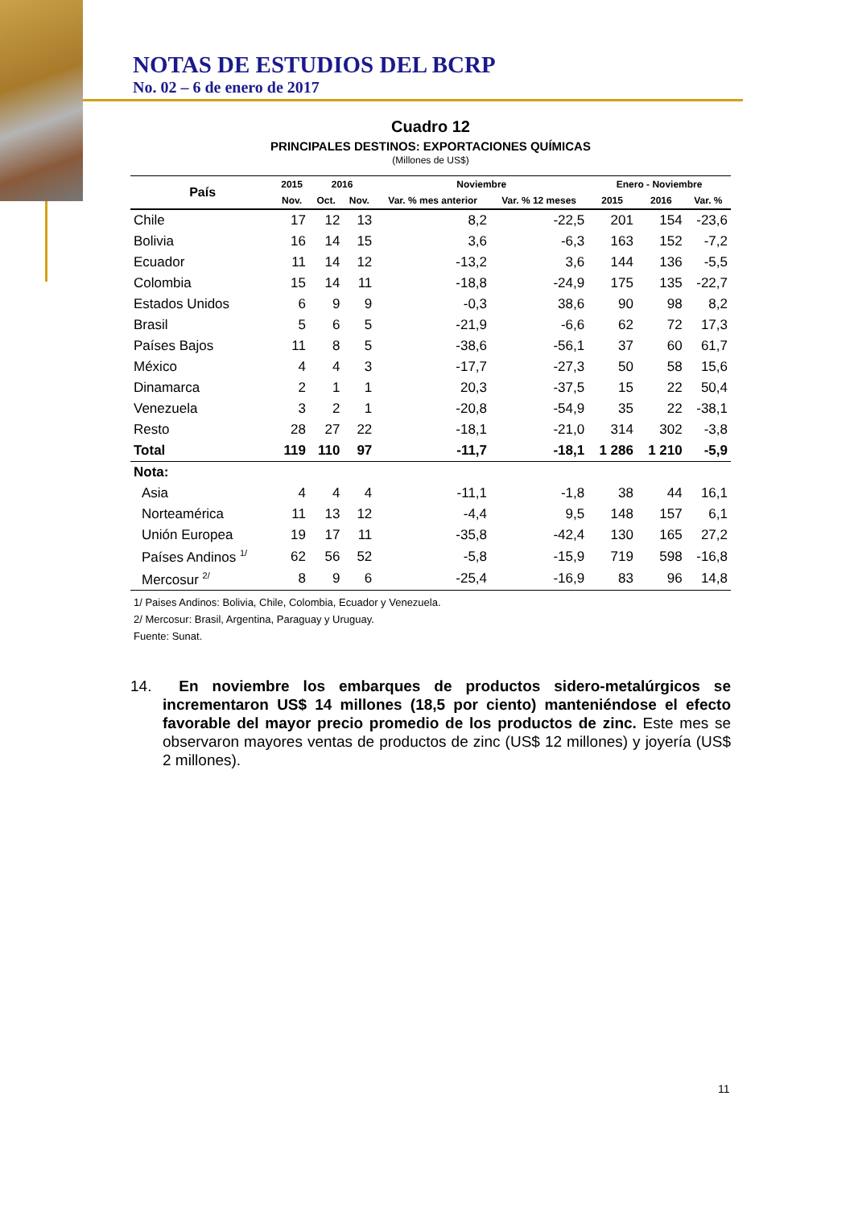NOTAS DE ESTUDIOS DEL BCRP
No. 02 – 6 de enero de 2017
Cuadro 12
PRINCIPALES DESTINOS: EXPORTACIONES QUÍMICAS
(Millones de US$)
| País | 2015 | 2016 | | Noviembre | | Enero - Noviembre | | |
| --- | --- | --- | --- | --- | --- | --- | --- | --- |
| | Nov. | Oct. | Nov. | Var. % mes anterior | Var. % 12 meses | 2015 | 2016 | Var. % |
| Chile | 17 | 12 | 13 | 8,2 | -22,5 | 201 | 154 | -23,6 |
| Bolivia | 16 | 14 | 15 | 3,6 | -6,3 | 163 | 152 | -7,2 |
| Ecuador | 11 | 14 | 12 | -13,2 | 3,6 | 144 | 136 | -5,5 |
| Colombia | 15 | 14 | 11 | -18,8 | -24,9 | 175 | 135 | -22,7 |
| Estados Unidos | 6 | 9 | 9 | -0,3 | 38,6 | 90 | 98 | 8,2 |
| Brasil | 5 | 6 | 5 | -21,9 | -6,6 | 62 | 72 | 17,3 |
| Países Bajos | 11 | 8 | 5 | -38,6 | -56,1 | 37 | 60 | 61,7 |
| México | 4 | 4 | 3 | -17,7 | -27,3 | 50 | 58 | 15,6 |
| Dinamarca | 2 | 1 | 1 | 20,3 | -37,5 | 15 | 22 | 50,4 |
| Venezuela | 3 | 2 | 1 | -20,8 | -54,9 | 35 | 22 | -38,1 |
| Resto | 28 | 27 | 22 | -18,1 | -21,0 | 314 | 302 | -3,8 |
| Total | 119 | 110 | 97 | -11,7 | -18,1 | 1 286 | 1 210 | -5,9 |
| Nota: | | | | | | | | |
| Asia | 4 | 4 | 4 | -11,1 | -1,8 | 38 | 44 | 16,1 |
| Norteamérica | 11 | 13 | 12 | -4,4 | 9,5 | 148 | 157 | 6,1 |
| Unión Europea | 19 | 17 | 11 | -35,8 | -42,4 | 130 | 165 | 27,2 |
| Países Andinos <sup>1/</sup> | 62 | 56 | 52 | -5,8 | -15,9 | 719 | 598 | -16,8 |
| Mercosur <sup>2/</sup> | 8 | 9 | 6 | -25,4 | -16,9 | 83 | 96 | 14,8 |
1/ Paises Andinos: Bolivia, Chile, Colombia, Ecuador y Venezuela.
2/ Mercosur: Brasil, Argentina, Paraguay y Uruguay.
Fuente: Sunat.
14. En noviembre los embarques de productos sidero-metalúrgicos se incrementaron US$ 14 millones (18,5 por ciento) manteniéndose el efecto favorable del mayor precio promedio de los productos de zinc. Este mes se observaron mayores ventas de productos de zinc (US$ 12 millones) y joyería (US$ 2 millones).
11